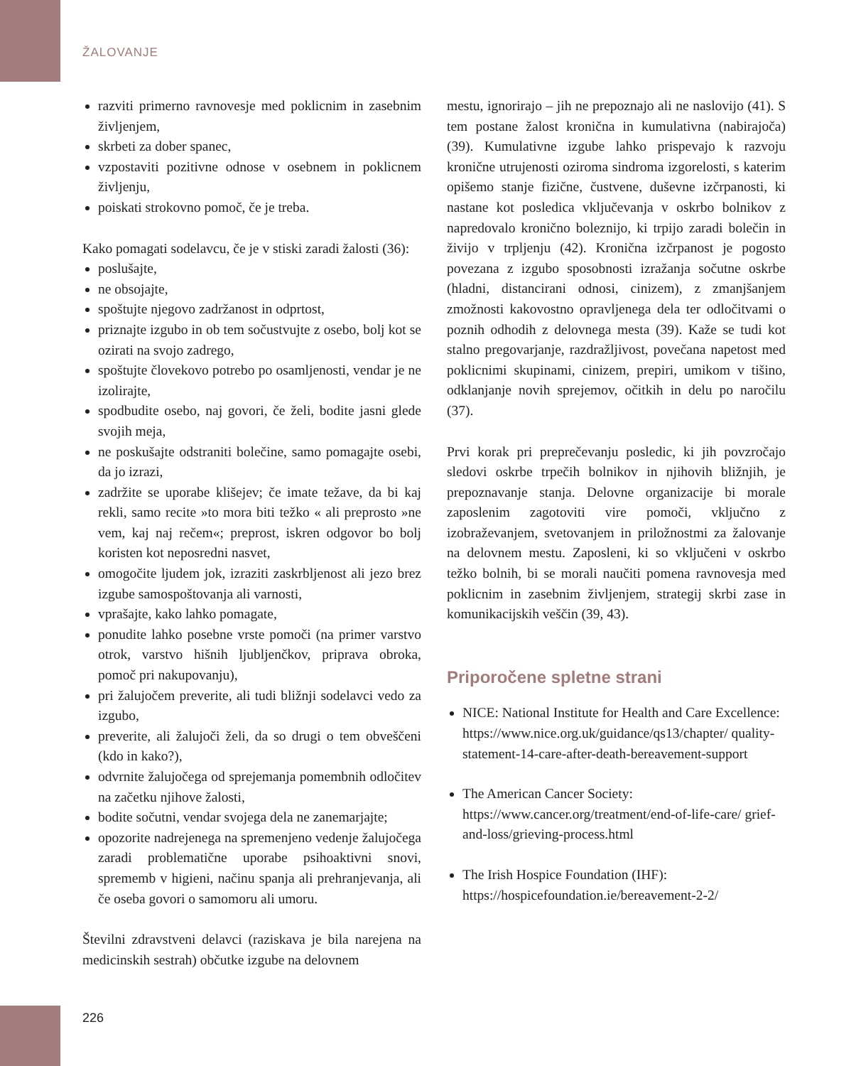ŽALOVANJE
razviti primerno ravnovesje med poklicnim in zasebnim življenjem,
skrbeti za dober spanec,
vzpostaviti pozitivne odnose v osebnem in poklicnem življenju,
poiskati strokovno pomoč, če je treba.
Kako pomagati sodelavcu, če je v stiski zaradi žalosti (36):
poslušajte,
ne obsojajte,
spoštujte njegovo zadržanost in odprtost,
priznajte izgubo in ob tem sočustvujte z osebo, bolj kot se ozirati na svojo zadrego,
spoštujte človekovo potrebo po osamljenosti, vendar je ne izolirajte,
spodbudite osebo, naj govori, če želi, bodite jasni glede svojih meja,
ne poskušajte odstraniti bolečine, samo pomagajte osebi, da jo izrazi,
zadržite se uporabe klišejev; če imate težave, da bi kaj rekli, samo recite »to mora biti težko « ali preprosto »ne vem, kaj naj rečem«; preprost, iskren odgovor bo bolj koristen kot neposredni nasvet,
omogočite ljudem jok, izraziti zaskrbljenost ali jezo brez izgube samospoštovanja ali varnosti,
vprašajte, kako lahko pomagate,
ponudite lahko posebne vrste pomoči (na primer varstvo otrok, varstvo hišnih ljubljenčkov, priprava obroka, pomoč pri nakupovanju),
pri žalujočem preverite, ali tudi bližnji sodelavci vedo za izgubo,
preverite, ali žalujoči želi, da so drugi o tem obveščeni (kdo in kako?),
odvrnite žalujočega od sprejemanja pomembnih odločitev na začetku njihove žalosti,
bodite sočutni, vendar svojega dela ne zanemarjajte;
opozorite nadrejenega na spremenjeno vedenje žalujočega zaradi problematične uporabe psihoaktivni snovi, sprememb v higieni, načinu spanja ali prehranjevanja, ali če oseba govori o samomoru ali umoru.
Številni zdravstveni delavci (raziskava je bila narejena na medicinskih sestrah) občutke izgube na delovnem
mestu, ignorirajo – jih ne prepoznajo ali ne naslovijo (41). S tem postane žalost kronična in kumulativna (nabirajoča) (39). Kumulativne izgube lahko prispevajo k razvoju kronične utrujenosti oziroma sindroma izgorelosti, s katerim opišemo stanje fizične, čustvene, duševne izčrpanosti, ki nastane kot posledica vključevanja v oskrbo bolnikov z napredovalo kronično boleznijo, ki trpijo zaradi bolečin in živijo v trpljenju (42). Kronična izčrpanost je pogosto povezana z izgubo sposobnosti izražanja sočutne oskrbe (hladni, distancirani odnosi, cinizem), z zmanjšanjem zmožnosti kakovostno opravljenega dela ter odločitvami o poznih odhodih z delovnega mesta (39). Kaže se tudi kot stalno pregovarjanje, razdražljivost, povečana napetost med poklicnimi skupinami, cinizem, prepiri, umikom v tišino, odklanjanje novih sprejemov, očitkih in delu po naročilu (37).
Prvi korak pri preprečevanju posledic, ki jih povzročajo sledovi oskrbe trpečih bolnikov in njihovih bližnjih, je prepoznavanje stanja. Delovne organizacije bi morale zaposlenim zagotoviti vire pomoči, vključno z izobraževanjem, svetovanjem in priložnostmi za žalovanje na delovnem mestu. Zaposleni, ki so vključeni v oskrbo težko bolnih, bi se morali naučiti pomena ravnovesja med poklicnim in zasebnim življenjem, strategij skrbi zase in komunikacijskih veščin (39, 43).
Priporočene spletne strani
NICE: National Institute for Health and Care Excellence:
https://www.nice.org.uk/guidance/qs13/chapter/ quality-statement-14-care-after-death-bereavement-support
The American Cancer Society:
https://www.cancer.org/treatment/end-of-life-care/ grief-and-loss/grieving-process.html
The Irish Hospice Foundation (IHF):
https://hospicefoundation.ie/bereavement-2-2/
226